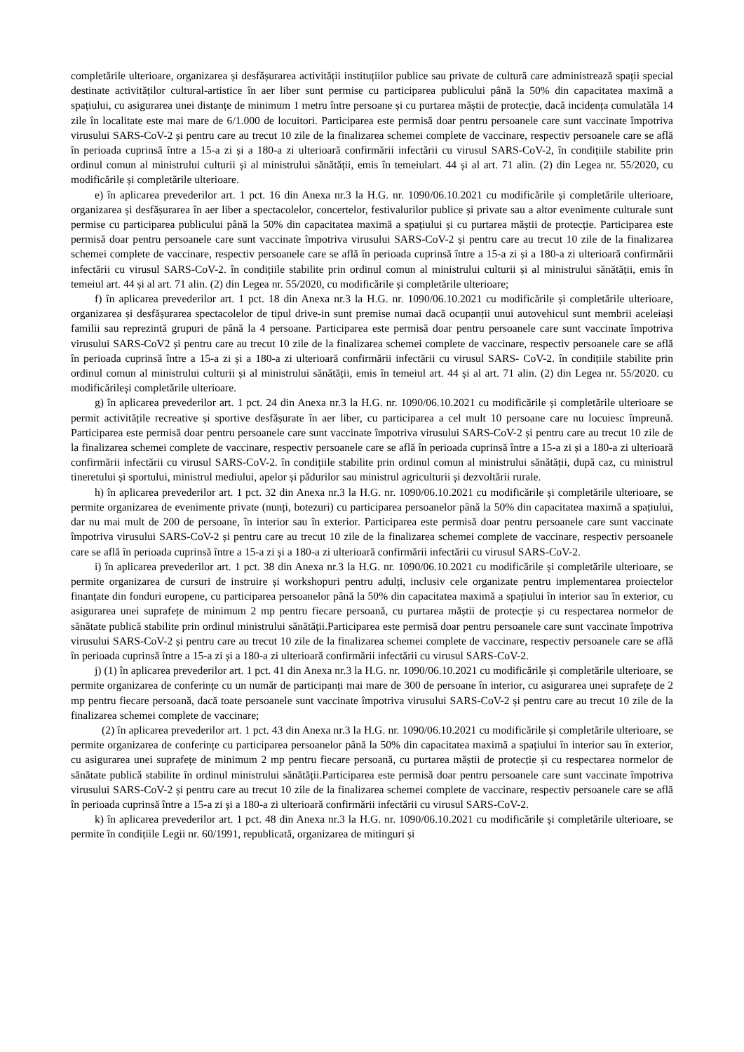completările ulterioare, organizarea și desfășurarea activității instituțiilor publice sau private de cultură care administrează spații special destinate activităților cultural-artistice în aer liber sunt permise cu participarea publicului până la 50% din capacitatea maximă a spațiului, cu asigurarea unei distanțe de minimum 1 metru între persoane și cu purtarea măștii de protecție, dacă incidența cumulatăla 14 zile în localitate este mai mare de 6/1.000 de locuitori. Participarea este permisă doar pentru persoanele care sunt vaccinate împotriva virusului SARS-CoV-2 și pentru care au trecut 10 zile de la finalizarea schemei complete de vaccinare, respectiv persoanele care se află în perioada cuprinsă între a 15-a zi și a 180-a zi ulterioară confirmării infectării cu virusul SARS-CoV-2, în condițiile stabilite prin ordinul comun al ministrului culturii și al ministrului sănătății, emis în temeiulart. 44 și al art. 71 alin. (2) din Legea nr. 55/2020, cu modificările și completările ulterioare.
e) în aplicarea prevederilor art. 1 pct. 16 din Anexa nr.3 la H.G. nr. 1090/06.10.2021 cu modificările și completările ulterioare, organizarea și desfășurarea în aer liber a spectacolelor, concertelor, festivalurilor publice și private sau a altor evenimente culturale sunt permise cu participarea publicului până la 50% din capacitatea maximă a spațiului și cu purtarea măștii de protecție. Participarea este permisă doar pentru persoanele care sunt vaccinate împotriva virusului SARS-CoV-2 și pentru care au trecut 10 zile de la finalizarea schemei complete de vaccinare, respectiv persoanele care se află în perioada cuprinsă între a 15-a zi și a 180-a zi ulterioară confirmării infectării cu virusul SARS-CoV-2. în condițiile stabilite prin ordinul comun al ministrului culturii și al ministrului sănătății, emis în temeiul art. 44 și al art. 71 alin. (2) din Legea nr. 55/2020, cu modificările și completările ulterioare;
f) în aplicarea prevederilor art. 1 pct. 18 din Anexa nr.3 la H.G. nr. 1090/06.10.2021 cu modificările și completările ulterioare, organizarea și desfășurarea spectacolelor de tipul drive-in sunt premise numai dacă ocupanții unui autovehicul sunt membrii aceleiași familii sau reprezintă grupuri de până la 4 persoane. Participarea este permisă doar pentru persoanele care sunt vaccinate împotriva virusului SARS-CoV2 și pentru care au trecut 10 zile de la finalizarea schemei complete de vaccinare, respectiv persoanele care se află în perioada cuprinsă între a 15-a zi și a 180-a zi ulterioară confirmării infectării cu virusul SARS- CoV-2. în condițiile stabilite prin ordinul comun al ministrului culturii și al ministrului sănătății, emis în temeiul art. 44 și al art. 71 alin. (2) din Legea nr. 55/2020. cu modificărileși completările ulterioare.
g) în aplicarea prevederilor art. 1 pct. 24 din Anexa nr.3 la H.G. nr. 1090/06.10.2021 cu modificările și completările ulterioare se permit activitățile recreative și sportive desfășurate în aer liber, cu participarea a cel mult 10 persoane care nu locuiesc împreună. Participarea este permisă doar pentru persoanele care sunt vaccinate împotriva virusului SARS-CoV-2 și pentru care au trecut 10 zile de la finalizarea schemei complete de vaccinare, respectiv persoanele care se află în perioada cuprinsă între a 15-a zi și a 180-a zi ulterioară confirmării infectării cu virusul SARS-CoV-2. în condițiile stabilite prin ordinul comun al ministrului sănătății, după caz, cu ministrul tineretului și sportului, ministrul mediului, apelor și pădurilor sau ministrul agriculturii și dezvoltării rurale.
h) în aplicarea prevederilor art. 1 pct. 32 din Anexa nr.3 la H.G. nr. 1090/06.10.2021 cu modificările și completările ulterioare, se permite organizarea de evenimente private (nunți, botezuri) cu participarea persoanelor până la 50% din capacitatea maximă a spațiului, dar nu mai mult de 200 de persoane, în interior sau în exterior. Participarea este permisă doar pentru persoanele care sunt vaccinate împotriva virusului SARS-CoV-2 și pentru care au trecut 10 zile de la finalizarea schemei complete de vaccinare, respectiv persoanele care se află în perioada cuprinsă între a 15-a zi și a 180-a zi ulterioară confirmării infectării cu virusul SARS-CoV-2.
i) în aplicarea prevederilor art. 1 pct. 38 din Anexa nr.3 la H.G. nr. 1090/06.10.2021 cu modificările și completările ulterioare, se permite organizarea de cursuri de instruire și workshopuri pentru adulți, inclusiv cele organizate pentru implementarea proiectelor finanțate din fonduri europene, cu participarea persoanelor până la 50% din capacitatea maximă a spațiului în interior sau în exterior, cu asigurarea unei suprafețe de minimum 2 mp pentru fiecare persoană, cu purtarea măștii de protecție și cu respectarea normelor de sănătate publică stabilite prin ordinul ministrului sănătății.Participarea este permisă doar pentru persoanele care sunt vaccinate împotriva virusului SARS-CoV-2 și pentru care au trecut 10 zile de la finalizarea schemei complete de vaccinare, respectiv persoanele care se află în perioada cuprinsă între a 15-a zi și a 180-a zi ulterioară confirmării infectării cu virusul SARS-CoV-2.
j) (1) în aplicarea prevederilor art. 1 pct. 41 din Anexa nr.3 la H.G. nr. 1090/06.10.2021 cu modificările și completările ulterioare, se permite organizarea de conferințe cu un număr de participanți mai mare de 300 de persoane în interior, cu asigurarea unei suprafețe de 2 mp pentru fiecare persoană, dacă toate persoanele sunt vaccinate împotriva virusului SARS-CoV-2 și pentru care au trecut 10 zile de la finalizarea schemei complete de vaccinare;
(2) în aplicarea prevederilor art. 1 pct. 43 din Anexa nr.3 la H.G. nr. 1090/06.10.2021 cu modificările și completările ulterioare, se permite organizarea de conferințe cu participarea persoanelor până la 50% din capacitatea maximă a spațiului în interior sau în exterior, cu asigurarea unei suprafețe de minimum 2 mp pentru fiecare persoană, cu purtarea măștii de protecție și cu respectarea normelor de sănătate publică stabilite în ordinul ministrului sănătății.Participarea este permisă doar pentru persoanele care sunt vaccinate împotriva virusului SARS-CoV-2 și pentru care au trecut 10 zile de la finalizarea schemei complete de vaccinare, respectiv persoanele care se află în perioada cuprinsă între a 15-a zi și a 180-a zi ulterioară confirmării infectării cu virusul SARS-CoV-2.
k) în aplicarea prevederilor art. 1 pct. 48 din Anexa nr.3 la H.G. nr. 1090/06.10.2021 cu modificările și completările ulterioare, se permite în condițiile Legii nr. 60/1991, republicată, organizarea de mitinguri și